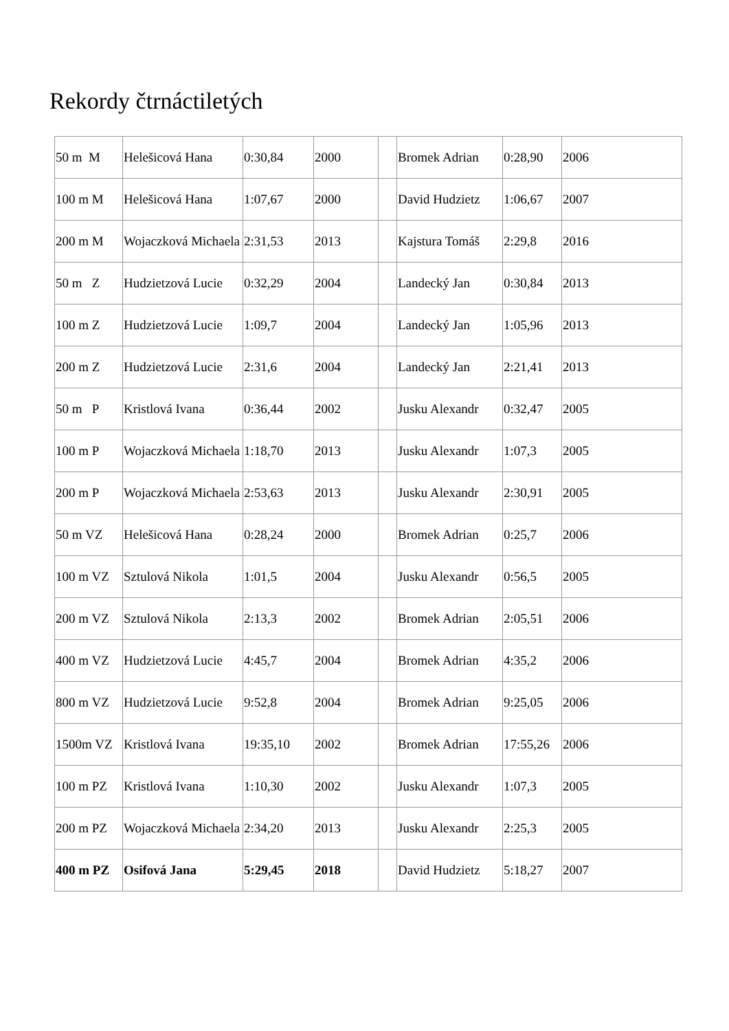Rekordy čtrnáctiletých
| 50 m M | Helešicová Hana | 0:30,84 | 2000 | | Bromek Adrian | 0:28,90 | 2006 |
| 100 m M | Helešicová Hana | 1:07,67 | 2000 | | David Hudzietz | 1:06,67 | 2007 |
| 200 m M | Wojaczková Michaela | 2:31,53 | 2013 | | Kajstura Tomáš | 2:29,8 | 2016 |
| 50 m Z | Hudzietzová Lucie | 0:32,29 | 2004 | | Landecký Jan | 0:30,84 | 2013 |
| 100 m Z | Hudzietzová Lucie | 1:09,7 | 2004 | | Landecký Jan | 1:05,96 | 2013 |
| 200 m Z | Hudzietzová Lucie | 2:31,6 | 2004 | | Landecký Jan | 2:21,41 | 2013 |
| 50 m P | Kristlová Ivana | 0:36,44 | 2002 | | Jusku Alexandr | 0:32,47 | 2005 |
| 100 m P | Wojaczková Michaela | 1:18,70 | 2013 | | Jusku Alexandr | 1:07,3 | 2005 |
| 200 m P | Wojaczková Michaela | 2:53,63 | 2013 | | Jusku Alexandr | 2:30,91 | 2005 |
| 50 m VZ | Helešicová Hana | 0:28,24 | 2000 | | Bromek Adrian | 0:25,7 | 2006 |
| 100 m VZ | Sztulová Nikola | 1:01,5 | 2004 | | Jusku Alexandr | 0:56,5 | 2005 |
| 200 m VZ | Sztulová Nikola | 2:13,3 | 2002 | | Bromek Adrian | 2:05,51 | 2006 |
| 400 m VZ | Hudzietzová Lucie | 4:45,7 | 2004 | | Bromek Adrian | 4:35,2 | 2006 |
| 800 m VZ | Hudzietzová Lucie | 9:52,8 | 2004 | | Bromek Adrian | 9:25,05 | 2006 |
| 1500m VZ | Kristlová Ivana | 19:35,10 | 2002 | | Bromek Adrian | 17:55,26 | 2006 |
| 100 m PZ | Kristlová Ivana | 1:10,30 | 2002 | | Jusku Alexandr | 1:07,3 | 2005 |
| 200 m PZ | Wojaczková Michaela | 2:34,20 | 2013 | | Jusku Alexandr | 2:25,3 | 2005 |
| 400 m PZ | Osifová Jana | 5:29,45 | 2018 | | David Hudzietz | 5:18,27 | 2007 |